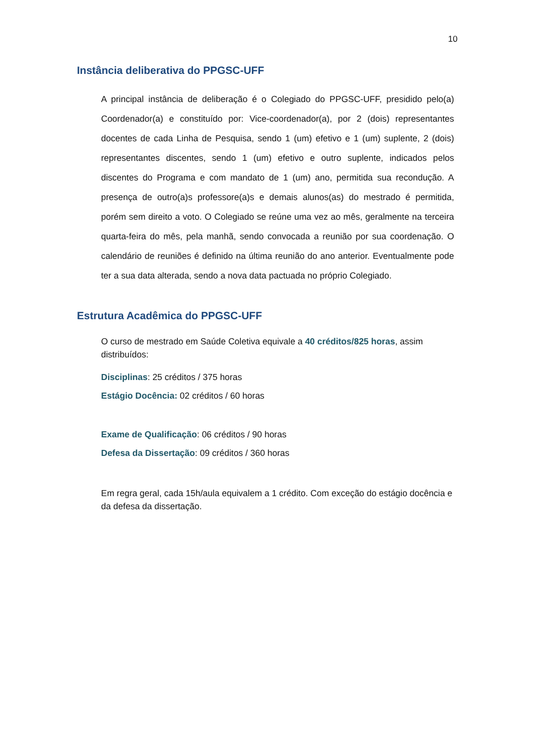10
Instância deliberativa do PPGSC-UFF
A principal instância de deliberação é o Colegiado do PPGSC-UFF, presidido pelo(a) Coordenador(a) e constituído por: Vice-coordenador(a), por 2 (dois) representantes docentes de cada Linha de Pesquisa, sendo 1 (um) efetivo e 1 (um) suplente, 2 (dois) representantes discentes, sendo 1 (um) efetivo e outro suplente, indicados pelos discentes do Programa e com mandato de 1 (um) ano, permitida sua recondução. A presença de outro(a)s professore(a)s e demais alunos(as) do mestrado é permitida, porém sem direito a voto. O Colegiado se reúne uma vez ao mês, geralmente na terceira quarta-feira do mês, pela manhã, sendo convocada a reunião por sua coordenação. O calendário de reuniões é definido na última reunião do ano anterior. Eventualmente pode ter a sua data alterada, sendo a nova data pactuada no próprio Colegiado.
Estrutura Acadêmica do PPGSC-UFF
O curso de mestrado em Saúde Coletiva equivale a 40 créditos/825 horas, assim distribuídos:
Disciplinas: 25 créditos / 375 horas
Estágio Docência: 02 créditos / 60 horas
Exame de Qualificação: 06 créditos / 90 horas
Defesa da Dissertação: 09 créditos / 360 horas
Em regra geral, cada 15h/aula equivalem a 1 crédito. Com exceção do estágio docência e da defesa da dissertação.